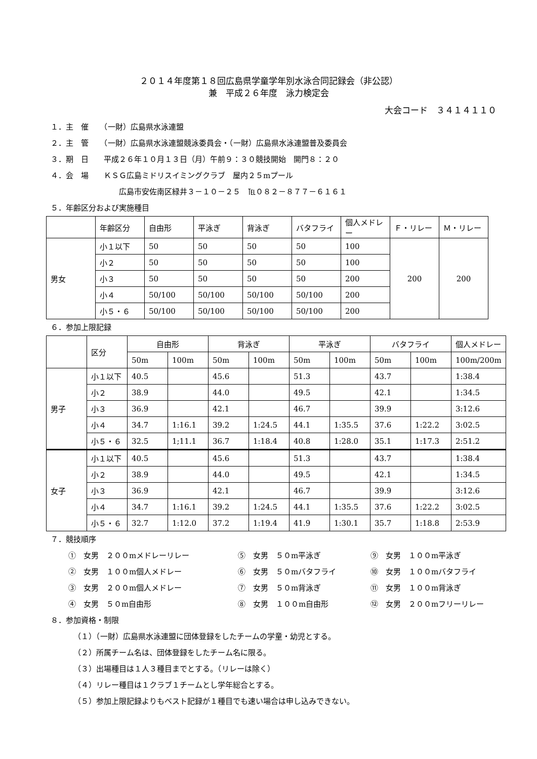２０１４年度第１８回広島県学童学年別水泳合同記録会（非公認）
兼　平成２６年度　泳力検定会
大会コード　３４１４１１０
１．主　催　　（一財）広島県水泳連盟
２．主　管　　（一財）広島県水泳連盟競泳委員会・（一財）広島県水泳連盟普及委員会
３．期　日　　平成２６年１０月１３日（月）午前９：３０競技開始　開門８：２０
４．会　場　　ＫＳＧ広島ミドリスイミングクラブ　屋内２５mプール
広島市安佐南区緑井３－１０－２５　℡０８２－８７７－６１６１
５．年齢区分および実施種目
| | 年齢区分 | 自由形 | 平泳ぎ | 背泳ぎ | バタフライ | 個人メドレー | Ｆ・リレー | Ｍ・リレー |
| --- | --- | --- | --- | --- | --- | --- | --- | --- |
| 男女 | 小１以下 | 50 | 50 | 50 | 50 | 100 | 200 | 200 |
| | 小２ | 50 | 50 | 50 | 50 | 100 | | |
| | 小３ | 50 | 50 | 50 | 50 | 200 | | |
| | 小４ | 50/100 | 50/100 | 50/100 | 50/100 | 200 | | |
| | 小５・６ | 50/100 | 50/100 | 50/100 | 50/100 | 200 | | |
６．参加上限記録
| | 区分 | 自由形 | | 背泳ぎ | | 平泳ぎ | | バタフライ | | 個人メドレー |
| --- | --- | --- | --- | --- | --- | --- | --- | --- | --- | --- |
| | | 50m | 100m | 50m | 100m | 50m | 100m | 50m | 100m | 100m/200m |
| 男子 | 小１以下 | 40.5 | | 45.6 | | 51.3 | | 43.7 | | 1:38.4 |
| | 小２ | 38.9 | | 44.0 | | 49.5 | | 42.1 | | 1:34.5 |
| | 小３ | 36.9 | | 42.1 | | 46.7 | | 39.9 | | 3:12.6 |
| | 小４ | 34.7 | 1:16.1 | 39.2 | 1:24.5 | 44.1 | 1:35.5 | 37.6 | 1:22.2 | 3:02.5 |
| | 小５・６ | 32.5 | 1;11.1 | 36.7 | 1:18.4 | 40.8 | 1:28.0 | 35.1 | 1:17.3 | 2:51.2 |
| 女子 | 小１以下 | 40.5 | | 45.6 | | 51.3 | | 43.7 | | 1:38.4 |
| | 小２ | 38.9 | | 44.0 | | 49.5 | | 42.1 | | 1:34.5 |
| | 小３ | 36.9 | | 42.1 | | 46.7 | | 39.9 | | 3:12.6 |
| | 小４ | 34.7 | 1:16.1 | 39.2 | 1:24.5 | 44.1 | 1:35.5 | 37.6 | 1:22.2 | 3:02.5 |
| | 小５・６ | 32.7 | 1:12.0 | 37.2 | 1:19.4 | 41.9 | 1:30.1 | 35.7 | 1:18.8 | 2:53.9 |
７．競技順序
①　女男　２００mメドレーリレー
⑤　女男　５０m平泳ぎ
⑨　女男　１００m平泳ぎ
②　女男　１００m個人メドレー
⑥　女男　５０mバタフライ
⑩　女男　１００mバタフライ
③　女男　２００m個人メドレー
⑦　女男　５０m背泳ぎ
⑪　女男　１００m背泳ぎ
④　女男　５０m自由形
⑧　女男　１００m自由形
⑫　女男　２００mフリーリレー
８．参加資格・制限
（１）（一財）広島県水泳連盟に団体登録をしたチームの学童・幼児とする。
（２）所属チーム名は、団体登録をしたチーム名に限る。
（３）出場種目は１人３種目までとする。（リレーは除く）
（４）リレー種目は１クラブ１チームとし学年総合とする。
（５）参加上限記録よりもベスト記録が１種目でも速い場合は申し込みできない。